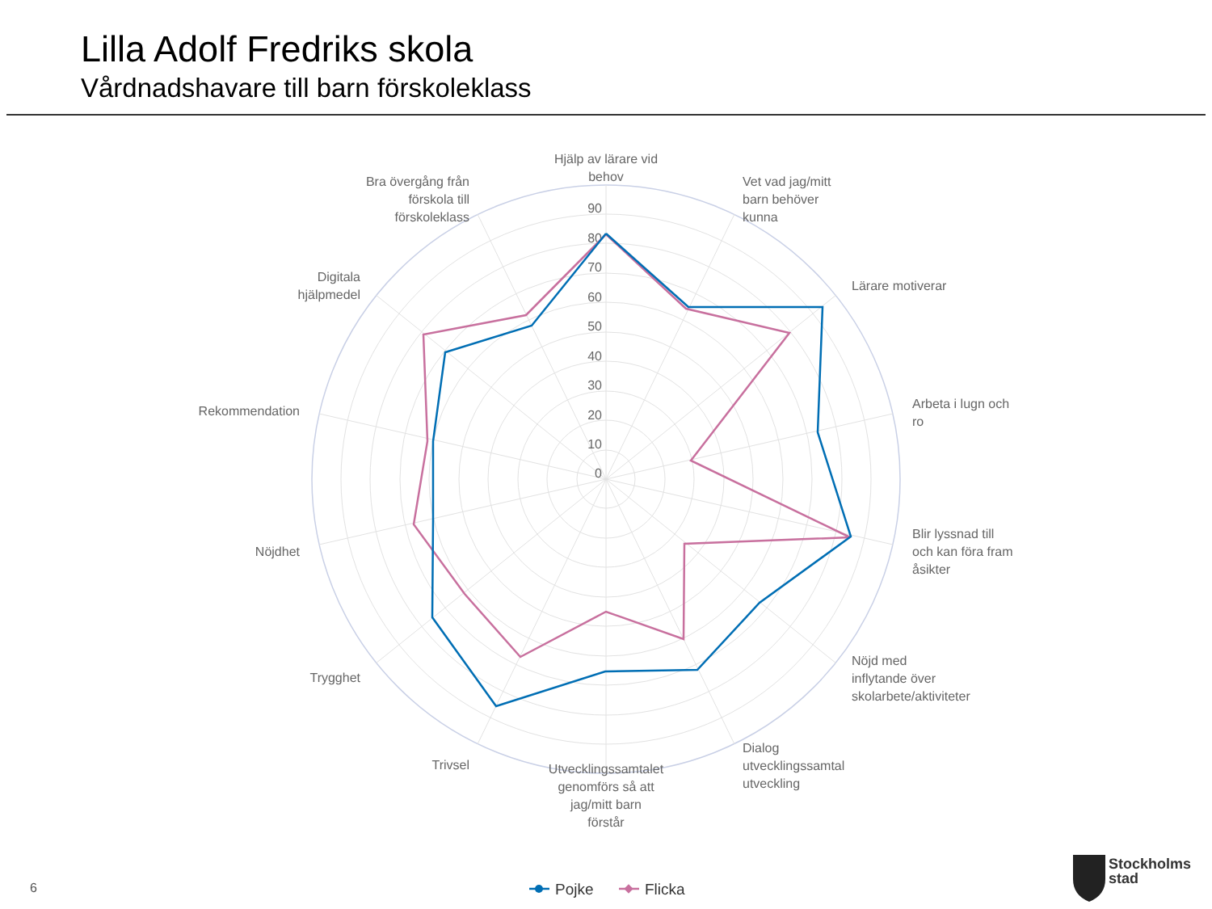Lilla Adolf Fredriks skola
Vårdnadshavare till barn förskoleklass
90
80
70
60
50
40
30
20
10
0
Hjälp av lärare vid
behov
Vet vad jag/mitt
barn behöver
kunna
Lärare motiverar
Arbeta i lugn och
ro
Blir lyssnad till
och kan föra fram
åsikter
Nöjd med
inflytande över
skolarbete/aktiviteter
Dialog
utvecklingssamtal
utveckling
Utvecklingssamtalet
genomförs så att
jag/mitt barn
förstår
Trivsel
Trygghet
Nöjdhet
Rekommendation
Digitala
hjälpmedel
Bra övergång från
förskola till
förskoleklass
Pojke
Flicka
6
Stockholms
stad